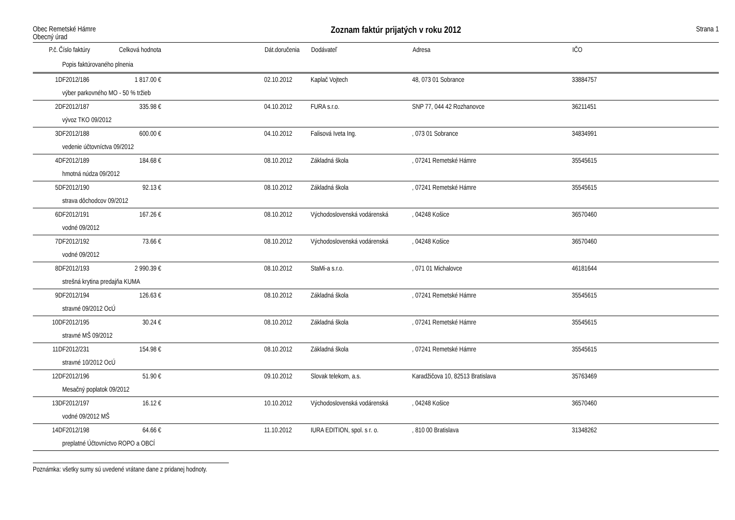Obec Remetské Hámre
Obecný úrad
Zoznam faktúr prijatých v roku 2012
Strana 1
| P.č. | Číslo faktúry | Celková hodnota | | Dát.doručenia | Dodávateľ | Adresa | IČO |
| --- | --- | --- | --- | --- | --- | --- | --- |
| | Popis faktúrovaného plnenia | | | | | | |
| 1 | DF2012/186 | 1 817.00 € | | 02.10.2012 | Kaplač Vojtech | 48, 073 01 Sobrance | 33884757 |
| | výber parkovného MO - 50 % tržieb | | | | | | |
| 2 | DF2012/187 | 335.98 € | | 04.10.2012 | FURA s.r.o. | SNP 77, 044 42 Rozhanovce | 36211451 |
| | vývoz TKO 09/2012 | | | | | | |
| 3 | DF2012/188 | 600.00 € | | 04.10.2012 | Falisová Iveta Ing. | , 073 01 Sobrance | 34834991 |
| | vedenie účtovníctva 09/2012 | | | | | | |
| 4 | DF2012/189 | 184.68 € | | 08.10.2012 | Základná škola | , 07241 Remetské Hámre | 35545615 |
| | hmotná núdza 09/2012 | | | | | | |
| 5 | DF2012/190 | 92.13 € | | 08.10.2012 | Základná škola | , 07241 Remetské Hámre | 35545615 |
| | strava dôchodcov 09/2012 | | | | | | |
| 6 | DF2012/191 | 167.26 € | | 08.10.2012 | Východoslovenská vodárenská | , 04248 Košice | 36570460 |
| | vodné 09/2012 | | | | | | |
| 7 | DF2012/192 | 73.66 € | | 08.10.2012 | Východoslovenská vodárenská | , 04248 Košice | 36570460 |
| | vodné 09/2012 | | | | | | |
| 8 | DF2012/193 | 2 990.39 € | | 08.10.2012 | StaMi-a s.r.o. | , 071 01 Michalovce | 46181644 |
| | strešná krytina predajňa KUMA | | | | | | |
| 9 | DF2012/194 | 126.63 € | | 08.10.2012 | Základná škola | , 07241 Remetské Hámre | 35545615 |
| | stravné 09/2012 OcÚ | | | | | | |
| 10 | DF2012/195 | 30.24 € | | 08.10.2012 | Základná škola | , 07241 Remetské Hámre | 35545615 |
| | stravné MŠ 09/2012 | | | | | | |
| 11 | DF2012/231 | 154.98 € | | 08.10.2012 | Základná škola | , 07241 Remetské Hámre | 35545615 |
| | stravné 10/2012 OcÚ | | | | | | |
| 12 | DF2012/196 | 51.90 € | | 09.10.2012 | Slovak telekom, a.s. | Karadžičova 10, 82513 Bratislava | 35763469 |
| | Mesačný poplatok 09/2012 | | | | | | |
| 13 | DF2012/197 | 16.12 € | | 10.10.2012 | Východoslovenská vodárenská | , 04248 Košice | 36570460 |
| | vodné 09/2012 MŠ | | | | | | |
| 14 | DF2012/198 | 64.66 € | | 11.10.2012 | IURA EDITION, spol. s r. o. | , 810 00 Bratislava | 31348262 |
| | preplatné Účtovníctvo ROPO a OBCÍ | | | | | | |
Poznámka: všetky sumy sú uvedené vrátane dane z pridanej hodnoty.